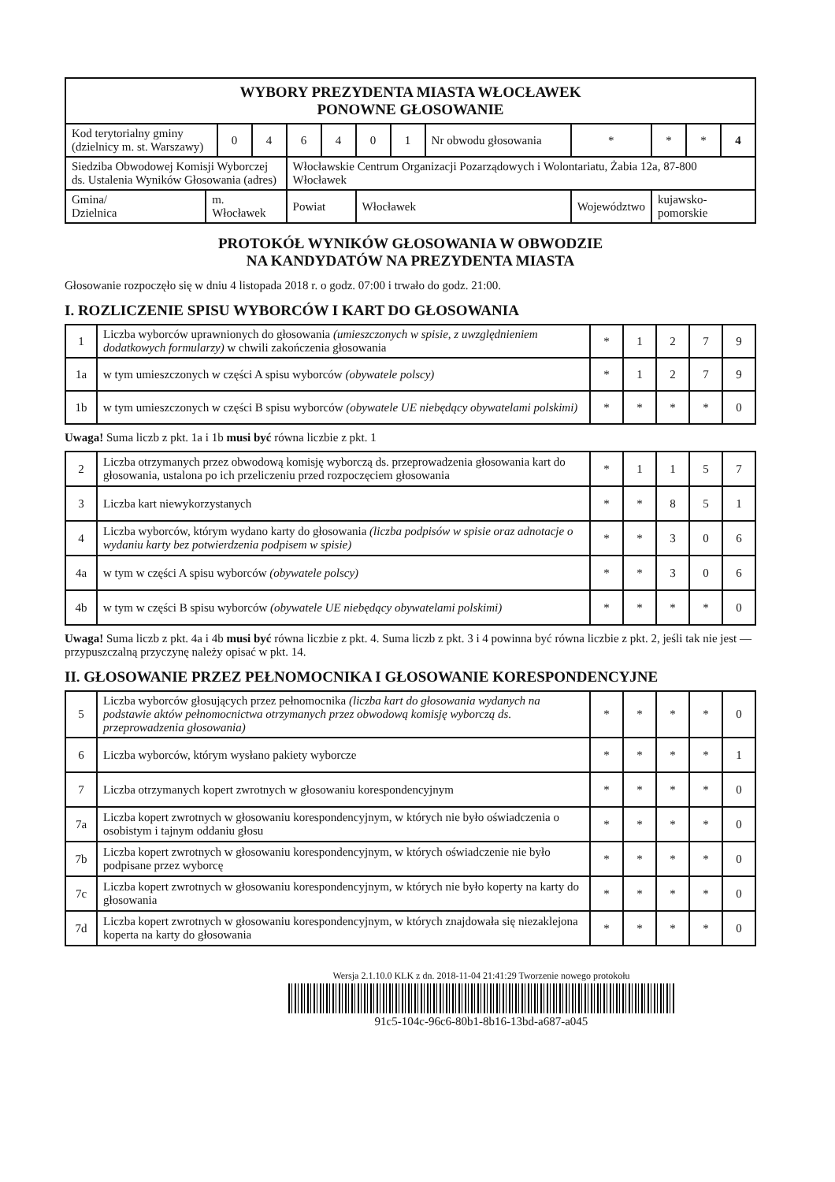| WYBORY PREZYDENTA MIASTA WŁOCŁAWEK PONOWNE GŁOSOWANIE | | | | | | | | | | | | |
| --- | --- | --- | --- | --- | --- | --- | --- | --- | --- | --- | --- | --- |
| Kod terytorialny gminy (dzielnicy m. st. Warszawy) | | 0 | 4 | 6 | 4 | 0 | 1 | Nr obwodu głosowania | * | * | * | 4 |
| Siedziba Obwodowej Komisji Wyborczej ds. Ustalenia Wyników Głosowania (adres) | | | | Włocławskie Centrum Organizacji Pozarządowych i Wolontariatu, Żabia 12a, 87-800 Włocławek | | | | | | | | |
| Gmina/ Dzielnica | m. Włocławek | | | Powiat | | Włocławek | | | Województwo | kujawsko-pomorskie | | |
PROTOKÓŁ WYNIKÓW GŁOSOWANIA W OBWODZIE
NA KANDYDATÓW NA PREZYDENTA MIASTA
Głosowanie rozpoczęło się w dniu 4 listopada 2018 r. o godz. 07:00 i trwało do godz. 21:00.
I. ROZLICZENIE SPISU WYBORCÓW I KART DO GŁOSOWANIA
| 1 | Liczba wyborców uprawnionych do głosowania (umieszczonych w spisie, z uwzględnieniem dodatkowych formularzy) w chwili zakończenia głosowania | * | 1 | 2 | 7 | 9 |
| 1a | w tym umieszczonych w części A spisu wyborców (obywatele polscy) | * | 1 | 2 | 7 | 9 |
| 1b | w tym umieszczonych w części B spisu wyborców (obywatele UE niebędący obywatelami polskimi) | * | * | * | * | 0 |
Uwaga! Suma liczb z pkt. 1a i 1b musi być równa liczbie z pkt. 1
| 2 | Liczba otrzymanych przez obwodową komisję wyborczą ds. przeprowadzenia głosowania kart do głosowania, ustalona po ich przeliczeniu przed rozpoczęciem głosowania | * | 1 | 1 | 5 | 7 |
| 3 | Liczba kart niewykorzystanych | * | * | 8 | 5 | 1 |
| 4 | Liczba wyborców, którym wydano karty do głosowania (liczba podpisów w spisie oraz adnotacje o wydaniu karty bez potwierdzenia podpisem w spisie) | * | * | 3 | 0 | 6 |
| 4a | w tym w części A spisu wyborców (obywatele polscy) | * | * | 3 | 0 | 6 |
| 4b | w tym w części B spisu wyborców (obywatele UE niebędący obywatelami polskimi) | * | * | * | * | 0 |
Uwaga! Suma liczb z pkt. 4a i 4b musi być równa liczbie z pkt. 4. Suma liczb z pkt. 3 i 4 powinna być równa liczbie z pkt. 2, jeśli tak nie jest — przypuszczalną przyczynę należy opisać w pkt. 14.
II. GŁOSOWANIE PRZEZ PEŁNOMOCNIKA I GŁOSOWANIE KORESPONDENCYJNE
| 5 | Liczba wyborców głosujących przez pełnomocnika (liczba kart do głosowania wydanych na podstawie aktów pełnomocnictwa otrzymanych przez obwodową komisję wyborczą ds. przeprowadzenia głosowania) | * | * | * | * | 0 |
| 6 | Liczba wyborców, którym wysłano pakiety wyborcze | * | * | * | * | 1 |
| 7 | Liczba otrzymanych kopert zwrotnych w głosowaniu korespondencyjnym | * | * | * | * | 0 |
| 7a | Liczba kopert zwrotnych w głosowaniu korespondencyjnym, w których nie było oświadczenia o osobistym i tajnym oddaniu głosu | * | * | * | * | 0 |
| 7b | Liczba kopert zwrotnych w głosowaniu korespondencyjnym, w których oświadczenie nie było podpisane przez wyborcę | * | * | * | * | 0 |
| 7c | Liczba kopert zwrotnych w głosowaniu korespondencyjnym, w których nie było koperty na karty do głosowania | * | * | * | * | 0 |
| 7d | Liczba kopert zwrotnych w głosowaniu korespondencyjnym, w których znajdowała się niezaklejona koperta na karty do głosowania | * | * | * | * | 0 |
Wersja 2.1.10.0 KLK z dn. 2018-11-04 21:41:29 Tworzenie nowego protokołu
91c5-104c-96c6-80b1-8b16-13bd-a687-a045